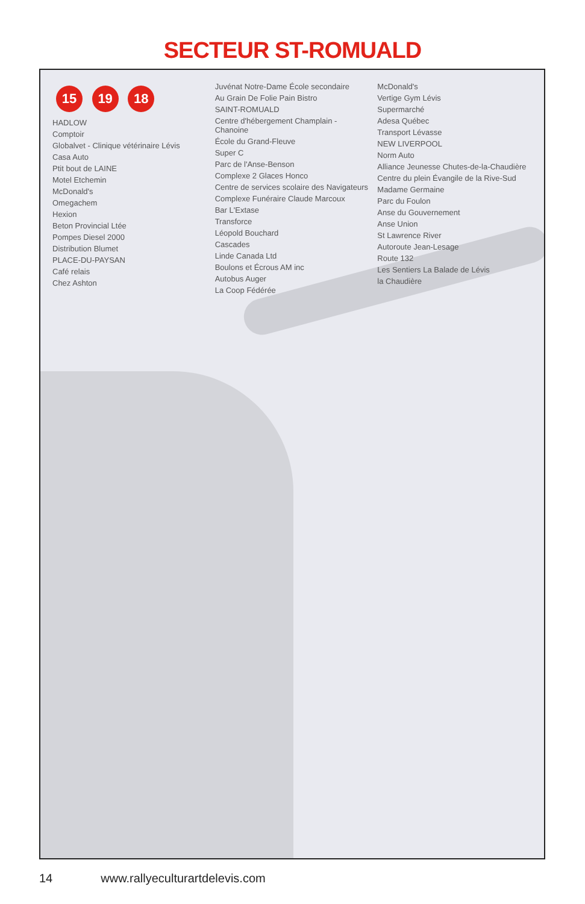SECTEUR ST-ROMUALD
15 19 18
HADLOW
Comptoir
Globalvet - Clinique vétérinaire Lévis
Casa Auto
Ptit bout de LAINE
Motel Etchemin
McDonald's
Omegachem
Hexion
Beton Provincial Ltée
Pompes Diesel 2000
Distribution Blumet
PLACE-DU-PAYSAN
Café relais
Chez Ashton
Juvénat Notre-Dame École secondaire
Au Grain De Folie Pain Bistro
SAINT-ROMUALD
Centre d'hébergement Champlain - Chanoine
École du Grand-Fleuve
Super C
Parc de l'Anse-Benson
Complexe 2 Glaces Honco
Centre de services scolaire des Navigateurs
Complexe Funéraire Claude Marcoux
Bar L'Extase
Transforce
Léopold Bouchard
Cascades
Linde Canada Ltd
Boulons et Écrous AM inc
Autobus Auger
La Coop Fédérée
McDonald's
Vertige Gym Lévis
Supermarché
Adesa Québec
Transport Lévasse
NEW LIVERPOOL
Norm Auto
Alliance Jeunesse Chutes-de-la-Chaudière
Centre du plein Évangile de la Rive-Sud
Madame Germaine
Parc du Foulon
Anse du Gouvernement
Anse Union
St Lawrence River
Autoroute Jean-Lesage
Route 132
Les Sentiers La Balade de Lévis
la Chaudière
14 www.rallyeculturartdelevis.com